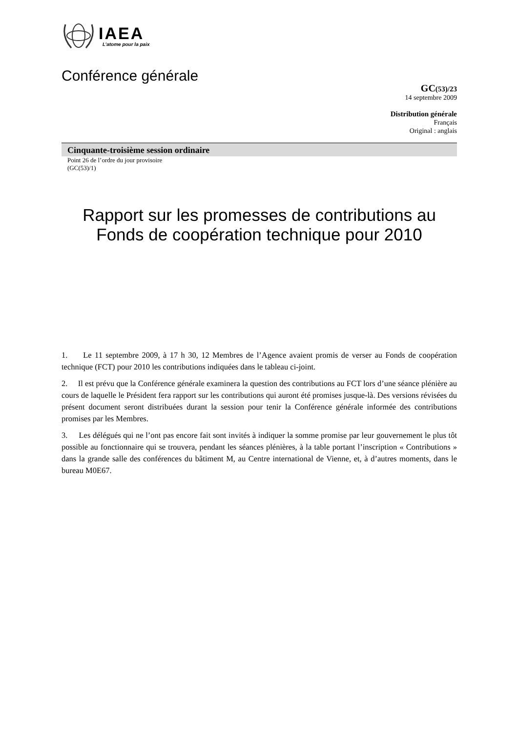IAEA
L’atome pour la paix
Conférence générale
GC(53)/23
14 septembre 2009
Distribution générale
Français
Original : anglais
Cinquante-troisième session ordinaire
Point 26 de l’ordre du jour provisoire
(GC(53)/1)
Rapport sur les promesses de contributions au Fonds de coopération technique pour 2010
1. Le 11 septembre 2009, à 17 h 30, 12 Membres de l’Agence avaient promis de verser au Fonds de coopération technique (FCT) pour 2010 les contributions indiquées dans le tableau ci-joint.
2. Il est prévu que la Conférence générale examinera la question des contributions au FCT lors d’une séance plénière au cours de laquelle le Président fera rapport sur les contributions qui auront été promises jusque-là. Des versions révisées du présent document seront distribuées durant la session pour tenir la Conférence générale informée des contributions promises par les Membres.
3. Les délégués qui ne l’ont pas encore fait sont invités à indiquer la somme promise par leur gouvernement le plus tôt possible au fonctionnaire qui se trouvera, pendant les séances plénières, à la table portant l’inscription « Contributions » dans la grande salle des conférences du bâtiment M, au Centre international de Vienne, et, à d’autres moments, dans le bureau M0E67.